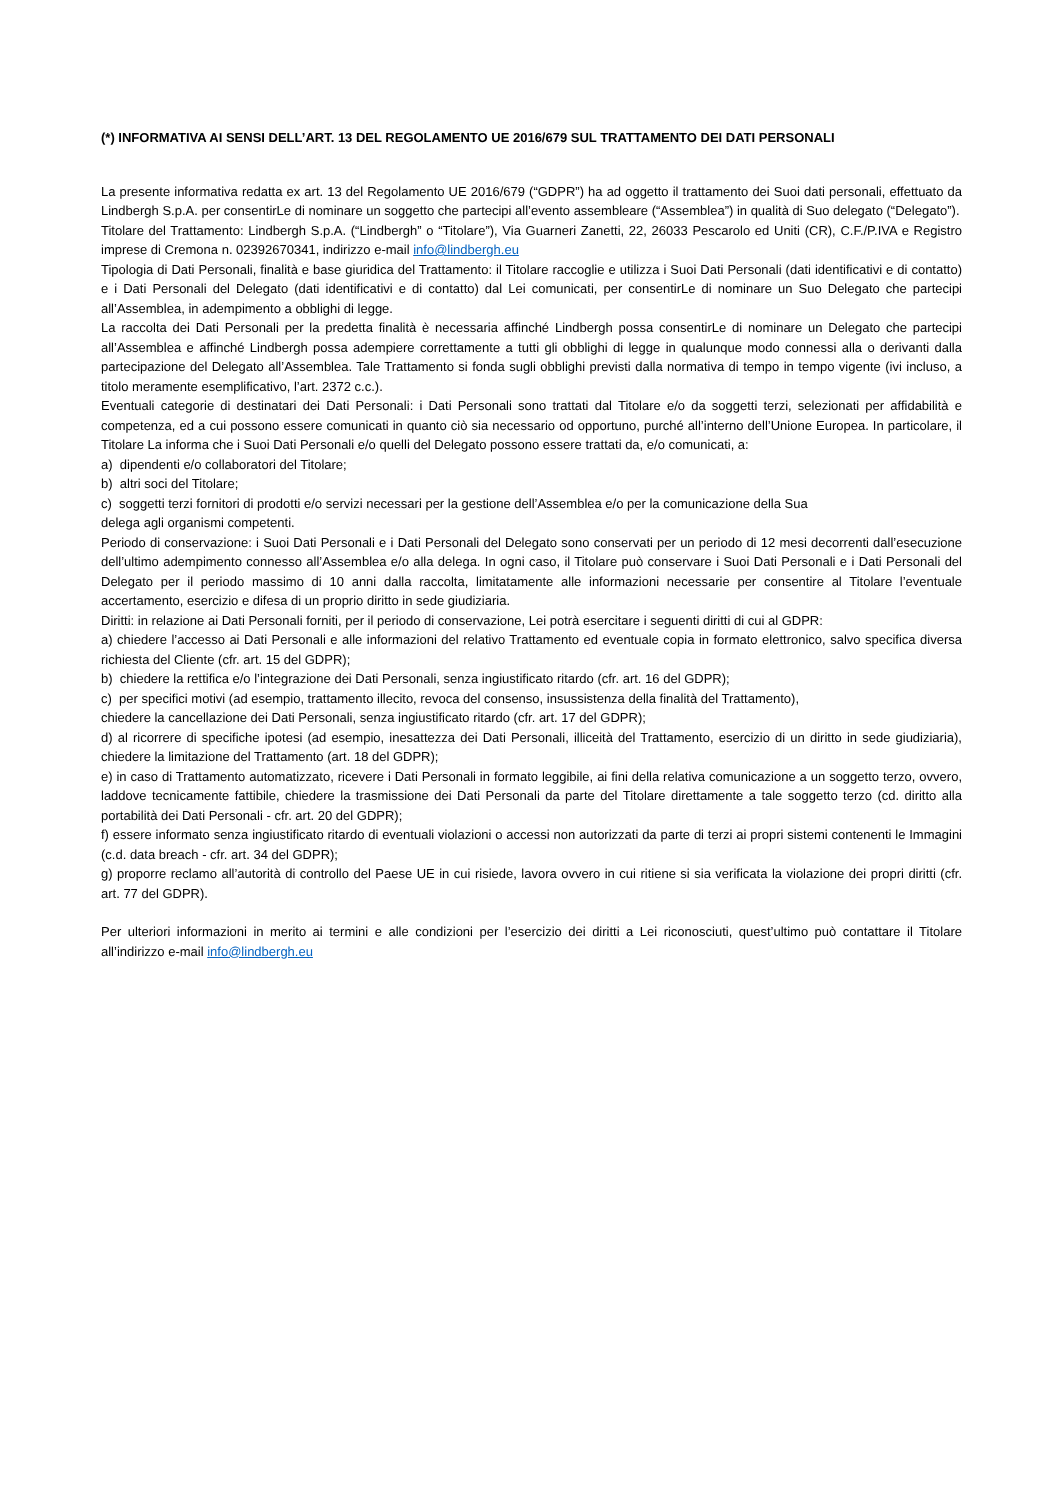(*) INFORMATIVA AI SENSI DELL’ART. 13 DEL REGOLAMENTO UE 2016/679 SUL TRATTAMENTO DEI DATI PERSONALI
La presente informativa redatta ex art. 13 del Regolamento UE 2016/679 (“GDPR”) ha ad oggetto il trattamento dei Suoi dati personali, effettuato da Lindbergh S.p.A. per consentirLe di nominare un soggetto che partecipi all’evento assembleare (“Assemblea”) in qualità di Suo delegato (“Delegato”).
Titolare del Trattamento: Lindbergh S.p.A. (“Lindbergh” o “Titolare”), Via Guarneri Zanetti, 22, 26033 Pescarolo ed Uniti (CR), C.F./P.IVA e Registro imprese di Cremona n. 02392670341, indirizzo e-mail info@lindbergh.eu
Tipologia di Dati Personali, finalità e base giuridica del Trattamento: il Titolare raccoglie e utilizza i Suoi Dati Personali (dati identificativi e di contatto) e i Dati Personali del Delegato (dati identificativi e di contatto) dal Lei comunicati, per consentirLe di nominare un Suo Delegato che partecipi all’Assemblea, in adempimento a obblighi di legge.
La raccolta dei Dati Personali per la predetta finalità è necessaria affinché Lindbergh possa consentirLe di nominare un Delegato che partecipi all’Assemblea e affinché Lindbergh possa adempiere correttamente a tutti gli obblighi di legge in qualunque modo connessi alla o derivanti dalla partecipazione del Delegato all’Assemblea. Tale Trattamento si fonda sugli obblighi previsti dalla normativa di tempo in tempo vigente (ivi incluso, a titolo meramente esemplificativo, l’art. 2372 c.c.).
Eventuali categorie di destinatari dei Dati Personali: i Dati Personali sono trattati dal Titolare e/o da soggetti terzi, selezionati per affidabilità e competenza, ed a cui possono essere comunicati in quanto ciò sia necessario od opportuno, purché all’interno dell’Unione Europea. In particolare, il Titolare La informa che i Suoi Dati Personali e/o quelli del Delegato possono essere trattati da, e/o comunicati, a:
a) dipendenti e/o collaboratori del Titolare;
b) altri soci del Titolare;
c) soggetti terzi fornitori di prodotti e/o servizi necessari per la gestione dell’Assemblea e/o per la comunicazione della Sua
delega agli organismi competenti.
Periodo di conservazione: i Suoi Dati Personali e i Dati Personali del Delegato sono conservati per un periodo di 12 mesi decorrenti dall’esecuzione dell’ultimo adempimento connesso all’Assemblea e/o alla delega. In ogni caso, il Titolare può conservare i Suoi Dati Personali e i Dati Personali del Delegato per il periodo massimo di 10 anni dalla raccolta, limitatamente alle informazioni necessarie per consentire al Titolare l’eventuale accertamento, esercizio e difesa di un proprio diritto in sede giudiziaria.
Diritti: in relazione ai Dati Personali forniti, per il periodo di conservazione, Lei potrà esercitare i seguenti diritti di cui al GDPR:
a) chiedere l’accesso ai Dati Personali e alle informazioni del relativo Trattamento ed eventuale copia in formato elettronico, salvo specifica diversa richiesta del Cliente (cfr. art. 15 del GDPR);
b) chiedere la rettifica e/o l’integrazione dei Dati Personali, senza ingiustificato ritardo (cfr. art. 16 del GDPR);
c) per specifici motivi (ad esempio, trattamento illecito, revoca del consenso, insussistenza della finalità del Trattamento),
chiedere la cancellazione dei Dati Personali, senza ingiustificato ritardo (cfr. art. 17 del GDPR);
d) al ricorrere di specifiche ipotesi (ad esempio, inesattezza dei Dati Personali, illiceità del Trattamento, esercizio di un diritto in sede giudiziaria), chiedere la limitazione del Trattamento (art. 18 del GDPR);
e) in caso di Trattamento automatizzato, ricevere i Dati Personali in formato leggibile, ai fini della relativa comunicazione a un soggetto terzo, ovvero, laddove tecnicamente fattibile, chiedere la trasmissione dei Dati Personali da parte del Titolare direttamente a tale soggetto terzo (cd. diritto alla portabilità dei Dati Personali - cfr. art. 20 del GDPR);
f) essere informato senza ingiustificato ritardo di eventuali violazioni o accessi non autorizzati da parte di terzi ai propri sistemi contenenti le Immagini (c.d. data breach - cfr. art. 34 del GDPR);
g) proporre reclamo all’autorità di controllo del Paese UE in cui risiede, lavora ovvero in cui ritiene si sia verificata la violazione dei propri diritti (cfr. art. 77 del GDPR).
Per ulteriori informazioni in merito ai termini e alle condizioni per l’esercizio dei diritti a Lei riconosciuti, quest’ultimo può contattare il Titolare all’indirizzo e-mail info@lindbergh.eu